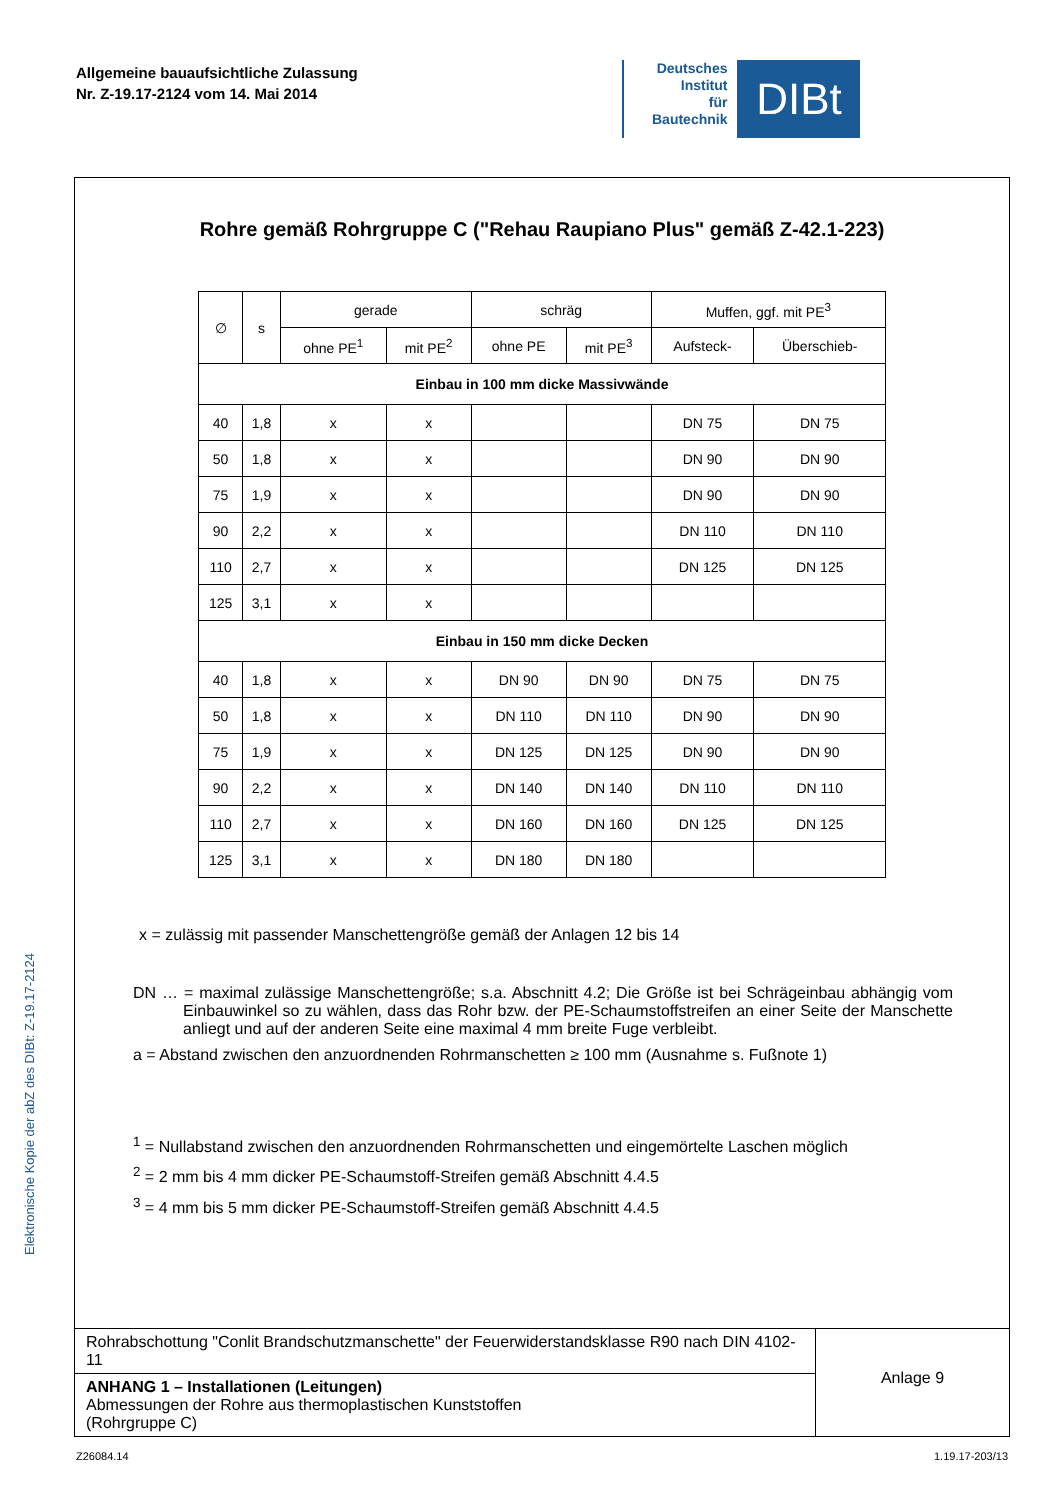Allgemeine bauaufsichtliche Zulassung
Nr. Z-19.17-2124 vom 14. Mai 2014
Deutsches
Institut
für
Bautechnik
DIBt
Elektronische Kopie der abZ des DIBt: Z-19.17-2124
Rohre gemäß Rohrgruppe C ("Rehau Raupiano Plus" gemäß Z-42.1-223)
| ∅ | s | gerade | | schräg | | Muffen, ggf. mit PE<sup>3</sup> | |
| --- | --- | --- | --- | --- | --- | --- | --- |
| | | ohne PE<sup>1</sup> | mit PE<sup>2</sup> | ohne PE | mit PE<sup>3</sup> | Aufsteck- | Überschieb- |
| Einbau in 100 mm dicke Massivwände | | | | | | | |
| 40 | 1,8 | x | x | | | DN 75 | DN 75 |
| 50 | 1,8 | x | x | | | DN 90 | DN 90 |
| 75 | 1,9 | x | x | | | DN 90 | DN 90 |
| 90 | 2,2 | x | x | | | DN 110 | DN 110 |
| 110 | 2,7 | x | x | | | DN 125 | DN 125 |
| 125 | 3,1 | x | x | | | | |
| Einbau in 150 mm dicke Decken | | | | | | | |
| 40 | 1,8 | x | x | DN 90 | DN 90 | DN 75 | DN 75 |
| 50 | 1,8 | x | x | DN 110 | DN 110 | DN 90 | DN 90 |
| 75 | 1,9 | x | x | DN 125 | DN 125 | DN 90 | DN 90 |
| 90 | 2,2 | x | x | DN 140 | DN 140 | DN 110 | DN 110 |
| 110 | 2,7 | x | x | DN 160 | DN 160 | DN 125 | DN 125 |
| 125 | 3,1 | x | x | DN 180 | DN 180 | | |
x = zulässig mit passender Manschettengröße gemäß der Anlagen 12 bis 14
DN … = maximal zulässige Manschettengröße; s.a. Abschnitt 4.2; Die Größe ist bei Schrägeinbau abhängig vom Einbauwinkel so zu wählen, dass das Rohr bzw. der PE-Schaumstoffstreifen an einer Seite der Manschette anliegt und auf der anderen Seite eine maximal 4 mm breite Fuge verbleibt.
a = Abstand zwischen den anzuordnenden Rohrmanschetten ≥ 100 mm (Ausnahme s. Fußnote 1)
<sup>1</sup> = Nullabstand zwischen den anzuordnenden Rohrmanschetten und eingemörtelte Laschen möglich
<sup>2</sup> = 2 mm bis 4 mm dicker PE-Schaumstoff-Streifen gemäß Abschnitt 4.4.5
<sup>3</sup> = 4 mm bis 5 mm dicker PE-Schaumstoff-Streifen gemäß Abschnitt 4.4.5
Rohrabschottung "Conlit Brandschutzmanschette" der Feuerwiderstandsklasse R90 nach DIN 4102-11
ANHANG 1 – Installationen (Leitungen)
Abmessungen der Rohre aus thermoplastischen Kunststoffen
(Rohrgruppe C)
Anlage 9
Z26084.14 1.19.17-203/13